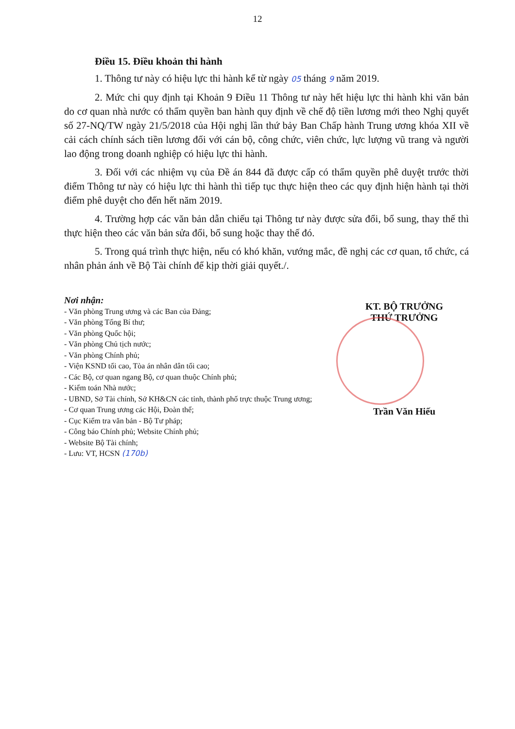12
Điều 15. Điều khoản thi hành
1. Thông tư này có hiệu lực thi hành kể từ ngày 05 tháng 9 năm 2019.
2. Mức chi quy định tại Khoản 9 Điều 11 Thông tư này hết hiệu lực thi hành khi văn bản do cơ quan nhà nước có thẩm quyền ban hành quy định về chế độ tiền lương mới theo Nghị quyết số 27-NQ/TW ngày 21/5/2018 của Hội nghị lần thứ bảy Ban Chấp hành Trung ương khóa XII về cải cách chính sách tiền lương đối với cán bộ, công chức, viên chức, lực lượng vũ trang và người lao động trong doanh nghiệp có hiệu lực thi hành.
3. Đối với các nhiệm vụ của Đề án 844 đã được cấp có thẩm quyền phê duyệt trước thời điểm Thông tư này có hiệu lực thi hành thì tiếp tục thực hiện theo các quy định hiện hành tại thời điểm phê duyệt cho đến hết năm 2019.
4. Trường hợp các văn bản dẫn chiếu tại Thông tư này được sửa đổi, bổ sung, thay thế thì thực hiện theo các văn bản sửa đổi, bổ sung hoặc thay thế đó.
5. Trong quá trình thực hiện, nếu có khó khăn, vướng mắc, đề nghị các cơ quan, tổ chức, cá nhân phản ánh về Bộ Tài chính để kịp thời giải quyết./.
Nơi nhận:
- Văn phòng Trung ương và các Ban của Đảng;
- Văn phòng Tổng Bí thư;
- Văn phòng Quốc hội;
- Văn phòng Chủ tịch nước;
- Văn phòng Chính phủ;
- Viện KSND tối cao, Tòa án nhân dân tối cao;
- Các Bộ, cơ quan ngang Bộ, cơ quan thuộc Chính phủ;
- Kiểm toán Nhà nước;
- UBND, Sở Tài chính, Sở KH&CN các tỉnh, thành phố trực thuộc Trung ương;
- Cơ quan Trung ương các Hội, Đoàn thể;
- Cục Kiểm tra văn bản - Bộ Tư pháp;
- Công báo Chính phủ; Website Chính phủ;
- Website Bộ Tài chính;
- Lưu: VT, HCSN (170b)
KT. BỘ TRƯỞNG
THỨ TRƯỞNG
Trần Văn Hiếu